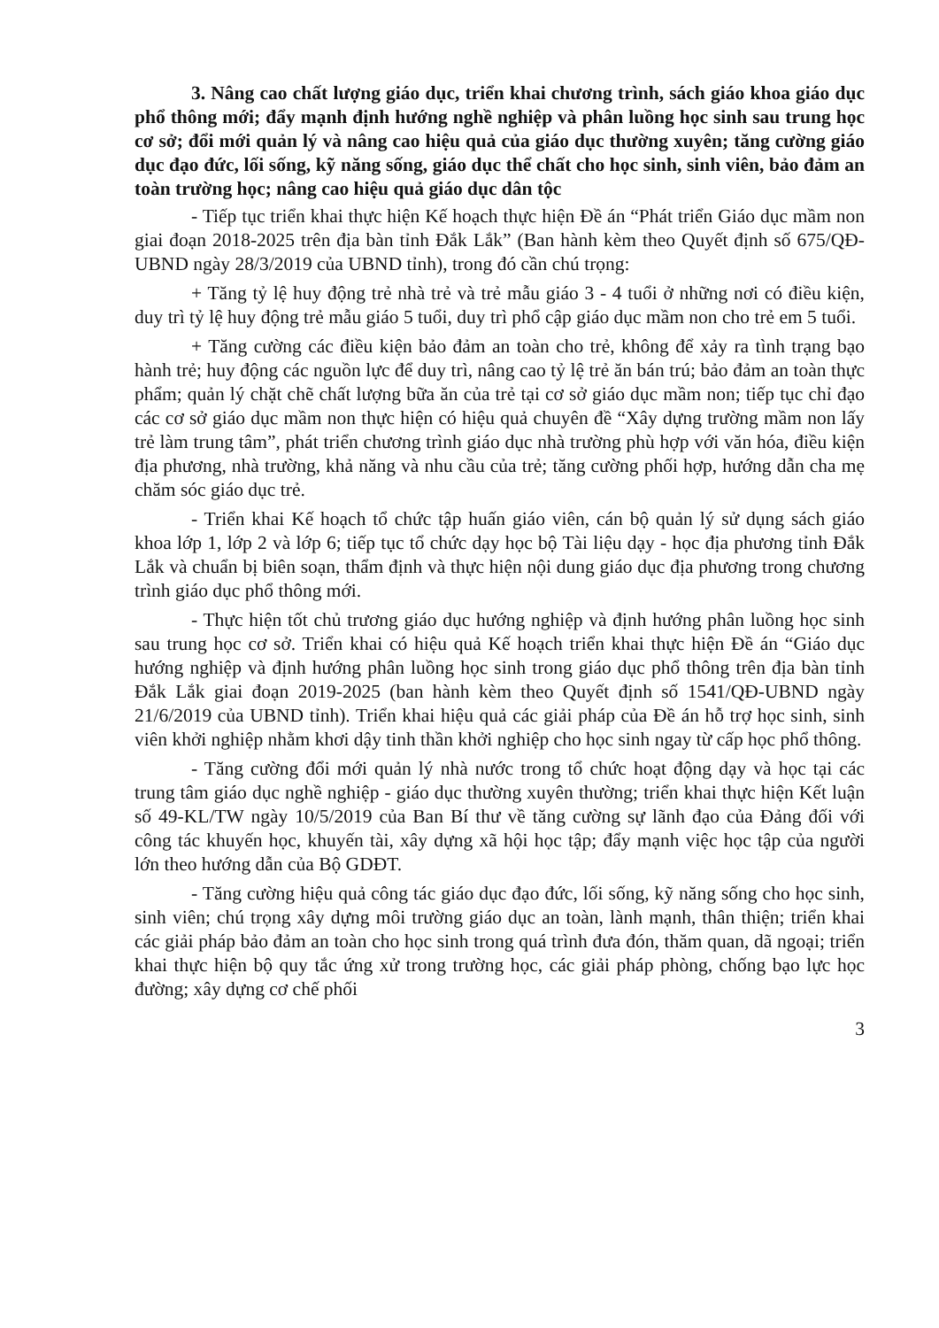3. Nâng cao chất lượng giáo dục, triển khai chương trình, sách giáo khoa giáo dục phổ thông mới; đẩy mạnh định hướng nghề nghiệp và phân luồng học sinh sau trung học cơ sở; đổi mới quản lý và nâng cao hiệu quả của giáo dục thường xuyên; tăng cường giáo dục đạo đức, lối sống, kỹ năng sống, giáo dục thể chất cho học sinh, sinh viên, bảo đảm an toàn trường học; nâng cao hiệu quả giáo dục dân tộc
- Tiếp tục triển khai thực hiện Kế hoạch thực hiện Đề án “Phát triển Giáo dục mầm non giai đoạn 2018-2025 trên địa bàn tỉnh Đắk Lắk” (Ban hành kèm theo Quyết định số 675/QĐ-UBND ngày 28/3/2019 của UBND tỉnh), trong đó cần chú trọng:
+ Tăng tỷ lệ huy động trẻ nhà trẻ và trẻ mẫu giáo 3 - 4 tuổi ở những nơi có điều kiện, duy trì tỷ lệ huy động trẻ mẫu giáo 5 tuổi, duy trì phổ cập giáo dục mầm non cho trẻ em 5 tuổi.
+ Tăng cường các điều kiện bảo đảm an toàn cho trẻ, không để xảy ra tình trạng bạo hành trẻ; huy động các nguồn lực để duy trì, nâng cao tỷ lệ trẻ ăn bán trú; bảo đảm an toàn thực phẩm; quản lý chặt chẽ chất lượng bữa ăn của trẻ tại cơ sở giáo dục mầm non; tiếp tục chỉ đạo các cơ sở giáo dục mầm non thực hiện có hiệu quả chuyên đề “Xây dựng trường mầm non lấy trẻ làm trung tâm”, phát triển chương trình giáo dục nhà trường phù hợp với văn hóa, điều kiện địa phương, nhà trường, khả năng và nhu cầu của trẻ; tăng cường phối hợp, hướng dẫn cha mẹ chăm sóc giáo dục trẻ.
- Triển khai Kế hoạch tổ chức tập huấn giáo viên, cán bộ quản lý sử dụng sách giáo khoa lớp 1, lớp 2 và lớp 6; tiếp tục tổ chức dạy học bộ Tài liệu dạy - học địa phương tỉnh Đắk Lắk và chuẩn bị biên soạn, thẩm định và thực hiện nội dung giáo dục địa phương trong chương trình giáo dục phổ thông mới.
- Thực hiện tốt chủ trương giáo dục hướng nghiệp và định hướng phân luồng học sinh sau trung học cơ sở. Triển khai có hiệu quả Kế hoạch triển khai thực hiện Đề án “Giáo dục hướng nghiệp và định hướng phân luồng học sinh trong giáo dục phổ thông trên địa bàn tỉnh Đắk Lắk giai đoạn 2019-2025 (ban hành kèm theo Quyết định số 1541/QĐ-UBND ngày 21/6/2019 của UBND tỉnh). Triển khai hiệu quả các giải pháp của Đề án hỗ trợ học sinh, sinh viên khởi nghiệp nhằm khơi dậy tinh thần khởi nghiệp cho học sinh ngay từ cấp học phổ thông.
- Tăng cường đổi mới quản lý nhà nước trong tổ chức hoạt động dạy và học tại các trung tâm giáo dục nghề nghiệp - giáo dục thường xuyên thường; triển khai thực hiện Kết luận số 49-KL/TW ngày 10/5/2019 của Ban Bí thư về tăng cường sự lãnh đạo của Đảng đối với công tác khuyến học, khuyến tài, xây dựng xã hội học tập; đẩy mạnh việc học tập của người lớn theo hướng dẫn của Bộ GDĐT.
- Tăng cường hiệu quả công tác giáo dục đạo đức, lối sống, kỹ năng sống cho học sinh, sinh viên; chú trọng xây dựng môi trường giáo dục an toàn, lành mạnh, thân thiện; triển khai các giải pháp bảo đảm an toàn cho học sinh trong quá trình đưa đón, thăm quan, dã ngoại; triển khai thực hiện bộ quy tắc ứng xử trong trường học, các giải pháp phòng, chống bạo lực học đường; xây dựng cơ chế phối
3